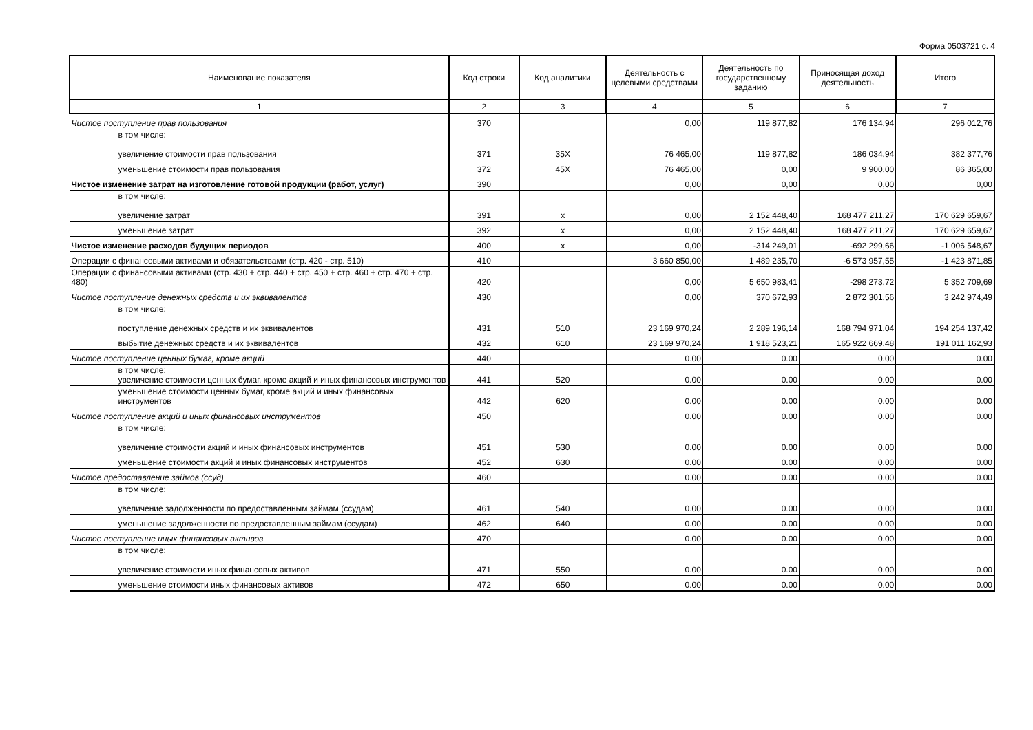Форма 0503721 с. 4
| Наименование показателя | Код строки | Код аналитики | Деятельность с целевыми средствами | Деятельность по государственному заданию | Приносящая доход деятельность | Итого |
| --- | --- | --- | --- | --- | --- | --- |
| 1 | 2 | 3 | 4 | 5 | 6 | 7 |
| Чистое поступление прав пользования | 370 | | 0,00 | 119 877,82 | 176 134,94 | 296 012,76 |
| в том числе: увеличение стоимости прав пользования | 371 | 35X | 76 465,00 | 119 877,82 | 186 034,94 | 382 377,76 |
| уменьшение стоимости прав пользования | 372 | 45X | 76 465,00 | 0,00 | 9 900,00 | 86 365,00 |
| Чистое изменение затрат на изготовление готовой продукции (работ, услуг) | 390 | | 0,00 | 0,00 | 0,00 | 0,00 |
| в том числе: увеличение затрат | 391 | x | 0,00 | 2 152 448,40 | 168 477 211,27 | 170 629 659,67 |
| уменьшение затрат | 392 | x | 0,00 | 2 152 448,40 | 168 477 211,27 | 170 629 659,67 |
| Чистое изменение расходов будущих периодов | 400 | x | 0,00 | -314 249,01 | -692 299,66 | -1 006 548,67 |
| Операции с финансовыми активами и обязательствами (стр. 420 - стр. 510) | 410 | | 3 660 850,00 | 1 489 235,70 | -6 573 957,55 | -1 423 871,85 |
| Операции с финансовыми активами (стр. 430 + стр. 440 + стр. 450 + стр. 460 + стр. 470 + стр. 480) | 420 | | 0,00 | 5 650 983,41 | -298 273,72 | 5 352 709,69 |
| Чистое поступление денежных средств и их эквивалентов | 430 | | 0,00 | 370 672,93 | 2 872 301,56 | 3 242 974,49 |
| в том числе: поступление денежных средств и их эквивалентов | 431 | 510 | 23 169 970,24 | 2 289 196,14 | 168 794 971,04 | 194 254 137,42 |
| выбытие денежных средств и их эквивалентов | 432 | 610 | 23 169 970,24 | 1 918 523,21 | 165 922 669,48 | 191 011 162,93 |
| Чистое поступление ценных бумаг, кроме акций | 440 | | 0.00 | 0.00 | 0.00 | 0.00 |
| в том числе: увеличение стоимости ценных бумаг, кроме акций и иных финансовых инструментов | 441 | 520 | 0.00 | 0.00 | 0.00 | 0.00 |
| уменьшение стоимости ценных бумаг, кроме акций и иных финансовых инструментов | 442 | 620 | 0.00 | 0.00 | 0.00 | 0.00 |
| Чистое поступление акций и иных финансовых инструментов | 450 | | 0.00 | 0.00 | 0.00 | 0.00 |
| в том числе: увеличение стоимости акций и иных финансовых инструментов | 451 | 530 | 0.00 | 0.00 | 0.00 | 0.00 |
| уменьшение стоимости акций и иных финансовых инструментов | 452 | 630 | 0.00 | 0.00 | 0.00 | 0.00 |
| Чистое предоставление займов (ссуд) | 460 | | 0.00 | 0.00 | 0.00 | 0.00 |
| в том числе: увеличение задолженности по предоставленным займам (ссудам) | 461 | 540 | 0.00 | 0.00 | 0.00 | 0.00 |
| уменьшение задолженности по предоставленным займам (ссудам) | 462 | 640 | 0.00 | 0.00 | 0.00 | 0.00 |
| Чистое поступление иных финансовых активов | 470 | | 0.00 | 0.00 | 0.00 | 0.00 |
| в том числе: увеличение стоимости иных финансовых активов | 471 | 550 | 0.00 | 0.00 | 0.00 | 0.00 |
| уменьшение стоимости иных финансовых активов | 472 | 650 | 0.00 | 0.00 | 0.00 | 0.00 |